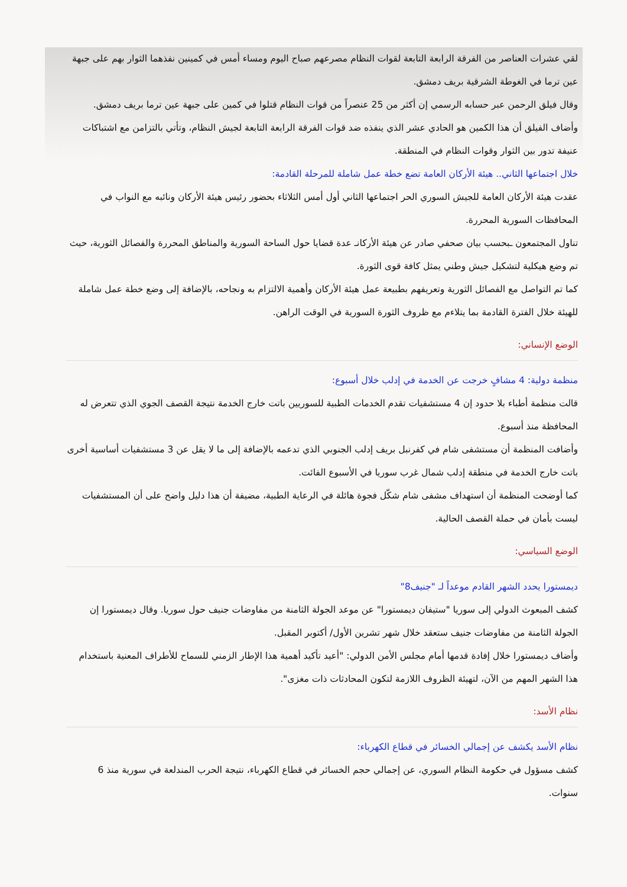لقي عشرات العناصر من الفرقة الرابعة التابعة لقوات النظام مصرعهم صباح اليوم ومساء أمس في كمينين نفذهما الثوار بهم على جبهة عين ترما في الغوطة الشرقية بريف دمشق.
وقال فيلق الرحمن عبر حسابه الرسمي إن أكثر من 25 عنصراً من قوات النظام قتلوا في كمين على جبهة عين ترما بريف دمشق.
وأضاف الفيلق أن هذا الكمين هو الحادي عشر الذي ينفذه ضد قوات الفرقة الرابعة التابعة لجيش النظام، وتأتي بالتزامن مع اشتباكات عنيفة تدور بين الثوار وقوات النظام في المنطقة.
خلال اجتماعها الثاني.. هيئة الأركان العامة تضع خطة عمل شاملة للمرحلة القادمة:
عقدت هيئة الأركان العامة للجيش السوري الحر اجتماعها الثاني أول أمس الثلاثاء بحضور رئيس هيئة الأركان ونائبه مع النواب في المحافظات السورية المحررة.
تناول المجتمعون ـبحسب بيان صحفي صادر عن هيئة الأركانـ عدة قضايا حول الساحة السورية والمناطق المحررة والفصائل الثورية، حيث تم وضع هيكلية لتشكيل جيش وطني يمثل كافة قوى الثورة.
كما تم التواصل مع الفصائل الثورية وتعريفهم بطبيعة عمل هيئة الأركان وأهمية الالتزام به ونجاحه، بالإضافة إلى وضع خطة عمل شاملة للهيئة خلال الفترة القادمة بما يتلاءم مع ظروف الثورة السورية في الوقت الراهن.
الوضع الإنساني:
منظمة دولية: 4 مشافٍ خرجت عن الخدمة في إدلب خلال أسبوع:
قالت منظمة أطباء بلا حدود إن 4 مستشفيات تقدم الخدمات الطبية للسوريين باتت خارج الخدمة نتيجة القصف الجوي الذي تتعرض له المحافظة منذ أسبوع.
وأضافت المنظمة أن مستشفى شام في كفرنبل بريف إدلب الجنوبي الذي تدعمه بالإضافة إلى ما لا يقل عن 3 مستشفيات أساسية أخرى باتت خارج الخدمة في منطقة إدلب شمال غرب سوريا في الأسبوع الفائت.
كما أوضحت المنظمة أن استهداف مشفى شام شكّل فجوة هائلة في الرعاية الطبية، مضيفة أن هذا دليل واضح على أن المستشفيات ليست بأمان في حملة القصف الحالية.
الوضع السياسي:
ديمستورا يحدد الشهر القادم موعداً لـ "جنيف8"
كشف المبعوث الدولي إلى سوريا "ستيفان ديمستورا" عن موعد الجولة الثامنة من مفاوضات جنيف حول سوريا. وقال ديمستورا إن الجولة الثامنة من مفاوضات جنيف ستعقد خلال شهر تشرين الأول/ أكتوبر المقبل.
وأضاف ديمستورا خلال إفادة قدمها أمام مجلس الأمن الدولي: "أعيد تأكيد أهمية هذا الإطار الزمني للسماح للأطراف المعنية باستخدام هذا الشهر المهم من الآن، لتهيئة الظروف اللازمة لتكون المحادثات ذات مغزى".
نظام الأسد:
نظام الأسد يكشف عن إجمالي الخسائر في قطاع الكهرباء:
كشف مسؤول في حكومة النظام السوري، عن إجمالي حجم الخسائر في قطاع الكهرباء، نتيجة الحرب المندلعة في سورية منذ 6 سنوات.